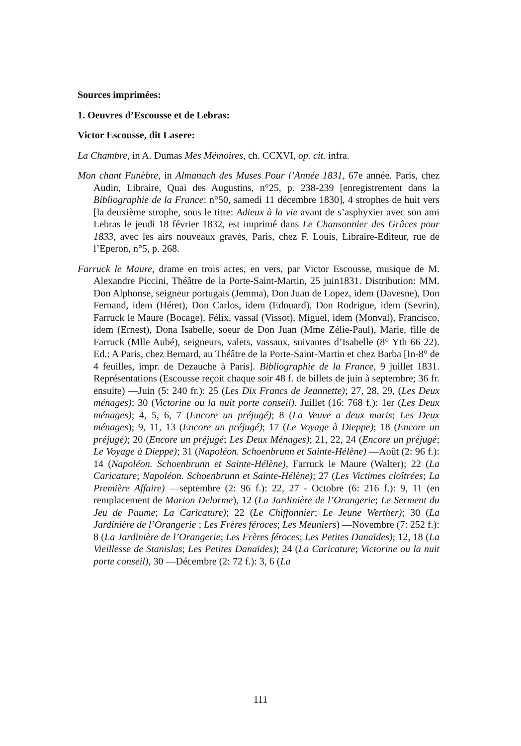Sources imprimées:
1. Oeuvres d’Escousse et de Lebras:
Victor Escousse, dit Lasere:
La Chambre, in A. Dumas Mes Mémoires, ch. CCXVI, op. cit. infra.
Mon chant Funèbre, in Almanach des Muses Pour l’Année 1831, 67e année. Paris, chez Audin, Libraire, Quai des Augustins, n°25, p. 238-239 [enregistrement dans la Bibliographie de la France: n°50, samedi 11 décembre 1830], 4 strophes de huit vers [la deuxième strophe, sous le titre: Adieux à la vie avant de s’asphyxier avec son ami Lebras le jeudi 18 février 1832, est imprimé dans Le Chansonnier des Grâces pour 1833, avec les airs nouveaux gravés, Paris, chez F. Louis, Libraire-Editeur, rue de l’Eperon, n°5, p. 268.
Farruck le Maure, drame en trois actes, en vers, par Victor Escousse, musique de M. Alexandre Piccini, Théâtre de la Porte-Saint-Martin, 25 juin1831. Distribution: MM. Don Alphonse, seigneur portugais (Jemma), Don Juan de Lopez, idem (Davesne), Don Fernand, idem (Héret), Don Carlos, idem (Edouard), Don Rodrigue, idem (Sevrin), Farruck le Maure (Bocage), Félix, vassal (Vissot), Miguel, idem (Monval), Francisco, idem (Ernest), Dona Isabelle, soeur de Don Juan (Mme Zélie-Paul), Marie, fille de Farruck (Mlle Aubé), seigneurs, valets, vassaux, suivantes d’Isabelle (8° Yth 66 22). Ed.: A Paris, chez Bernard, au Théâtre de la Porte-Saint-Martin et chez Barba [In-8° de 4 feuilles, impr. de Dezauche à Paris]. Bibliographie de la France, 9 juillet 1831. Représentations (Escousse reçoit chaque soir 48 f. de billets de juin à septembre; 36 fr. ensuite) —Juin (5: 240 fr.): 25 (Les Dix Francs de Jeannette); 27, 28, 29, (Les Deux ménages); 30 (Victorine ou la nuit porte conseil). Juillet (16: 768 f.): 1er (Les Deux ménages); 4, 5, 6, 7 (Encore un préjugé); 8 (La Veuve a deux maris; Les Deux ménages); 9, 11, 13 (Encore un préjugé); 17 (Le Voyage à Dieppe); 18 (Encore un préjugé); 20 (Encore un préjugé; Les Deux Ménages); 21, 22, 24 (Encore un préjugé; Le Voyage à Dieppe); 31 (Napoléon. Schoenbrunn et Sainte-Hélène) —Août (2: 96 f.): 14 (Napoléon. Schoenbrunn et Sainte-Hélène), Farruck le Maure (Walter); 22 (La Caricature; Napoléon. Schoenbrunn et Sainte-Hélène); 27 (Les Victimes cloîtrées; La Première Affaire) —septembre (2: 96 f.): 22, 27 - Octobre (6: 216 f.): 9, 11 (en remplacement de Marion Delorme), 12 (La Jardinière de l’Orangerie; Le Serment du Jeu de Paume; La Caricature); 22 (Le Chiffonnier; Le Jeune Werther); 30 (La Jardinière de l’Orangerie ; Les Frères féroces; Les Meuniers) —Novembre (7: 252 f.): 8 (La Jardinière de l’Orangerie; Les Frères féroces; Les Petites Danaïdes); 12, 18 (La Vieillesse de Stanislas; Les Petites Danaïdes); 24 (La Caricature; Victorine ou la nuit porte conseil), 30 —Décembre (2: 72 f.): 3, 6 (La
111